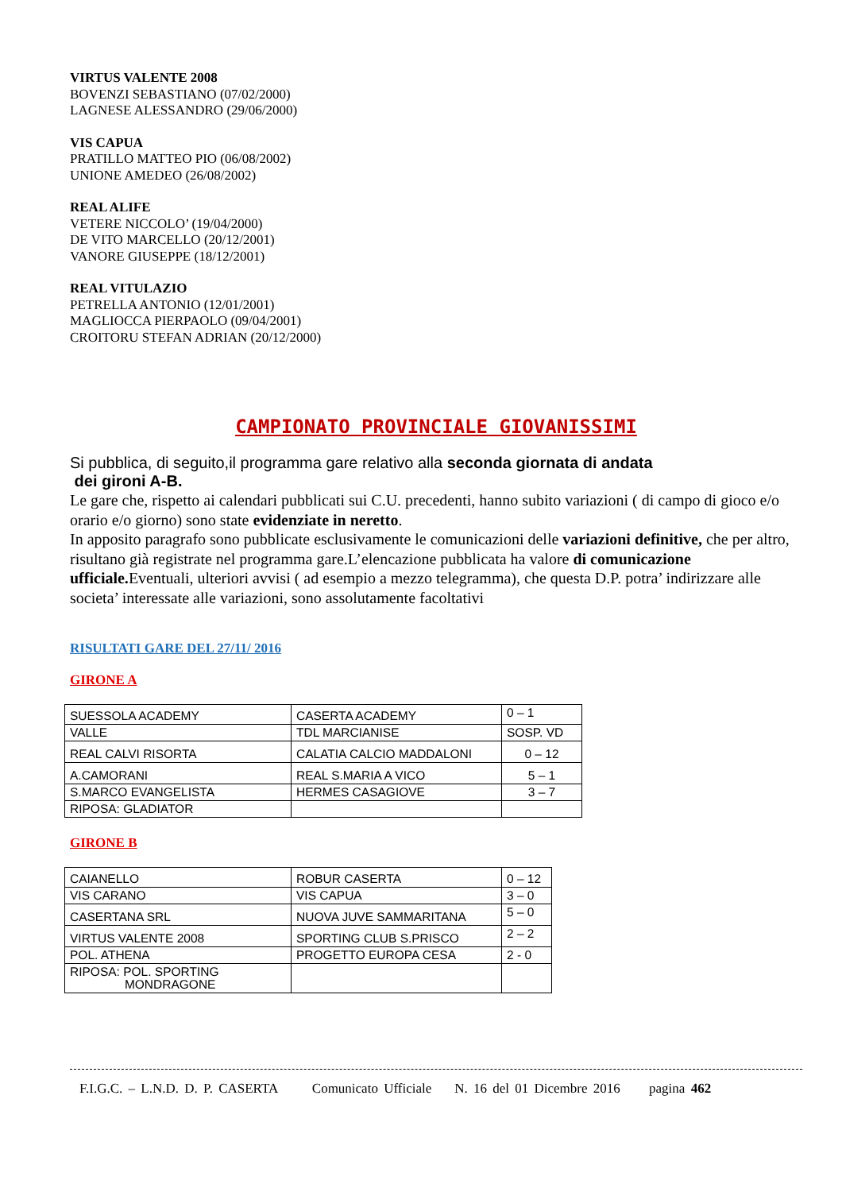VIRTUS VALENTE 2008
BOVENZI SEBASTIANO (07/02/2000)
LAGNESE ALESSANDRO (29/06/2000)
VIS CAPUA
PRATILLO MATTEO PIO (06/08/2002)
UNIONE AMEDEO (26/08/2002)
REAL ALIFE
VETERE NICCOLO’ (19/04/2000)
DE VITO MARCELLO (20/12/2001)
VANORE GIUSEPPE (18/12/2001)
REAL VITULAZIO
PETRELLA ANTONIO (12/01/2001)
MAGLIOCCA PIERPAOLO (09/04/2001)
CROITORU STEFAN ADRIAN (20/12/2000)
CAMPIONATO PROVINCIALE GIOVANISSIMI
Si pubblica, di seguito,il programma gare relativo alla seconda giornata di andata
dei gironi A-B.
Le gare che, rispetto ai calendari pubblicati sui C.U. precedenti, hanno subito variazioni ( di campo di gioco e/o orario e/o giorno) sono state evidenziate in neretto.
In apposito paragrafo sono pubblicate esclusivamente le comunicazioni delle variazioni definitive, che per altro, risultano già registrate nel programma gare.L’elencazione pubblicata ha valore di comunicazione ufficiale. Eventuali, ulteriori avvisi ( ad esempio a mezzo telegramma), che questa D.P. potra’ indirizzare alle societa’ interessate alle variazioni, sono assolutamente facoltativi
RISULTATI GARE DEL 27/11/ 2016
GIRONE A
| SUESSOLA ACADEMY | CASERTA ACADEMY | 0 – 1 |
| VALLE | TDL MARCIANISE | SOSP. VD |
| REAL CALVI RISORTA | CALATIA CALCIO MADDALONI | 0 – 12 |
| A.CAMORANI | REAL S.MARIA A VICO | 5 – 1 |
| S.MARCO EVANGELISTA | HERMES CASAGIOVE | 3 – 7 |
| RIPOSA: GLADIATOR | | |
GIRONE B
| CAIANELLO | ROBUR CASERTA | 0 – 12 |
| VIS CARANO | VIS CAPUA | 3 – 0 |
| CASERTANA SRL | NUOVA JUVE SAMMARITANA | 5 – 0 |
| VIRTUS VALENTE 2008 | SPORTING CLUB S.PRISCO | 2 – 2 |
| POL. ATHENA | PROGETTO EUROPA CESA | 2 - 0 |
| RIPOSA: POL. SPORTING MONDRAGONE | | |
F.I.G.C. – L.N.D. D. P. CASERTA Comunicato Ufficiale N. 16 del 01 Dicembre 2016 pagina 462